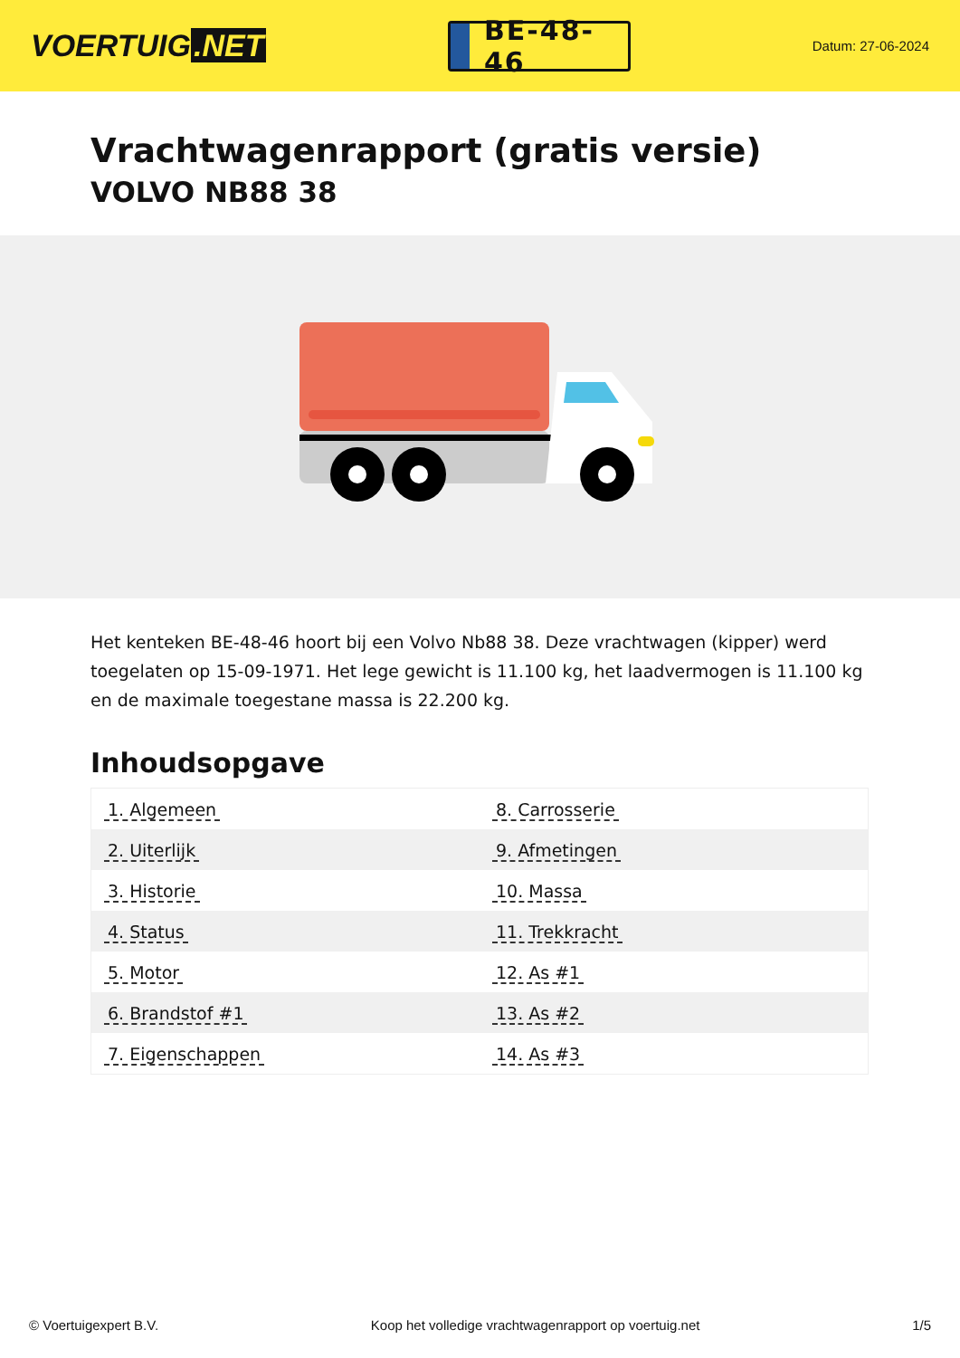VOERTUIG.NET
BE-48-46
Datum: 27-06-2024
Vrachtwagenrapport (gratis versie)
VOLVO NB88 38
Het kenteken BE-48-46 hoort bij een Volvo Nb88 38. Deze vrachtwagen (kipper) werd toegelaten op 15-09-1971. Het lege gewicht is 11.100 kg, het laadvermogen is 11.100 kg en de maximale toegestane massa is 22.200 kg.
Inhoudsopgave
| 1. Algemeen | 8. Carrosserie |
| 2. Uiterlijk | 9. Afmetingen |
| 3. Historie | 10. Massa |
| 4. Status | 11. Trekkracht |
| 5. Motor | 12. As #1 |
| 6. Brandstof #1 | 13. As #2 |
| 7. Eigenschappen | 14. As #3 |
© Voertuigexpert B.V. Koop het volledige vrachtwagenrapport op voertuig.net 1/5